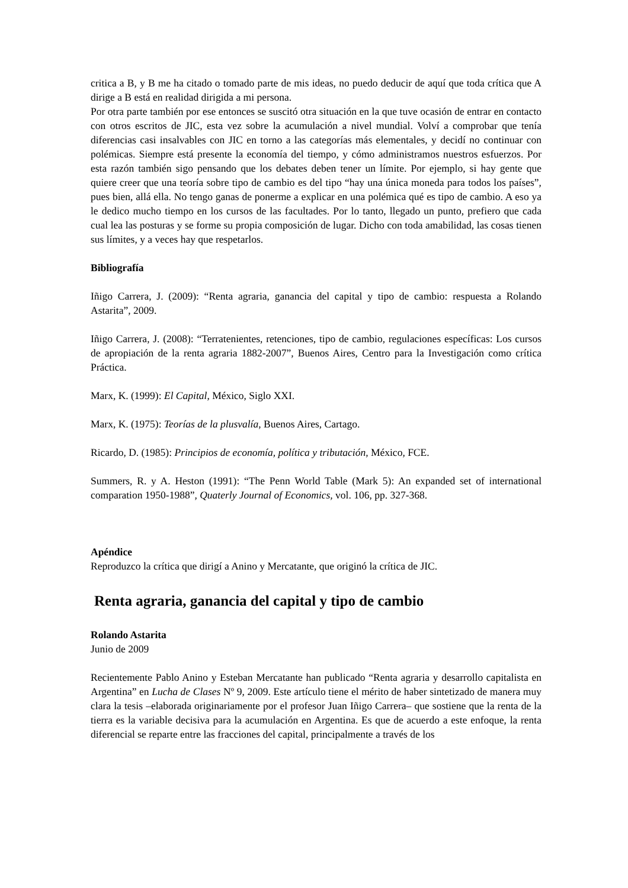critica a B, y B me ha citado o tomado parte de mis ideas, no puedo deducir de aquí que toda crítica que A dirige a B está en realidad dirigida a mi persona.
Por otra parte también por ese entonces se suscitó otra situación en la que tuve ocasión de entrar en contacto con otros escritos de JIC, esta vez sobre la acumulación a nivel mundial. Volví a comprobar que tenía diferencias casi insalvables con JIC en torno a las categorías más elementales, y decidí no continuar con polémicas. Siempre está presente la economía del tiempo, y cómo administramos nuestros esfuerzos. Por esta razón también sigo pensando que los debates deben tener un límite. Por ejemplo, si hay gente que quiere creer que una teoría sobre tipo de cambio es del tipo “hay una única moneda para todos los países”, pues bien, allá ella. No tengo ganas de ponerme a explicar en una polémica qué es tipo de cambio. A eso ya le dedico mucho tiempo en los cursos de las facultades. Por lo tanto, llegado un punto, prefiero que cada cual lea las posturas y se forme su propia composición de lugar. Dicho con toda amabilidad, las cosas tienen sus límites, y a veces hay que respetarlos.
Bibliografía
Iñigo Carrera, J. (2009): “Renta agraria, ganancia del capital y tipo de cambio: respuesta a Rolando Astarita”, 2009.
Iñigo Carrera, J. (2008): “Terratenientes, retenciones, tipo de cambio, regulaciones específicas: Los cursos de apropiación de la renta agraria 1882-2007”, Buenos Aires, Centro para la Investigación como crítica Práctica.
Marx, K. (1999): El Capital, México, Siglo XXI.
Marx, K. (1975): Teorías de la plusvalía, Buenos Aires, Cartago.
Ricardo, D. (1985): Principios de economía, política y tributación, México, FCE.
Summers, R. y A. Heston (1991): “The Penn World Table (Mark 5): An expanded set of international comparation 1950-1988”, Quaterly Journal of Economics, vol. 106, pp. 327-368.
Apéndice
Reproduzco la crítica que dirigí a Anino y Mercatante, que originó la crítica de JIC.
Renta agraria, ganancia del capital y tipo de cambio
Rolando Astarita
Junio de 2009
Recientemente Pablo Anino y Esteban Mercatante han publicado “Renta agraria y desarrollo capitalista en Argentina” en Lucha de Clases Nº 9, 2009. Este artículo tiene el mérito de haber sintetizado de manera muy clara la tesis –elaborada originariamente por el profesor Juan Iñigo Carrera– que sostiene que la renta de la tierra es la variable decisiva para la acumulación en Argentina. Es que de acuerdo a este enfoque, la renta diferencial se reparte entre las fracciones del capital, principalmente a través de los